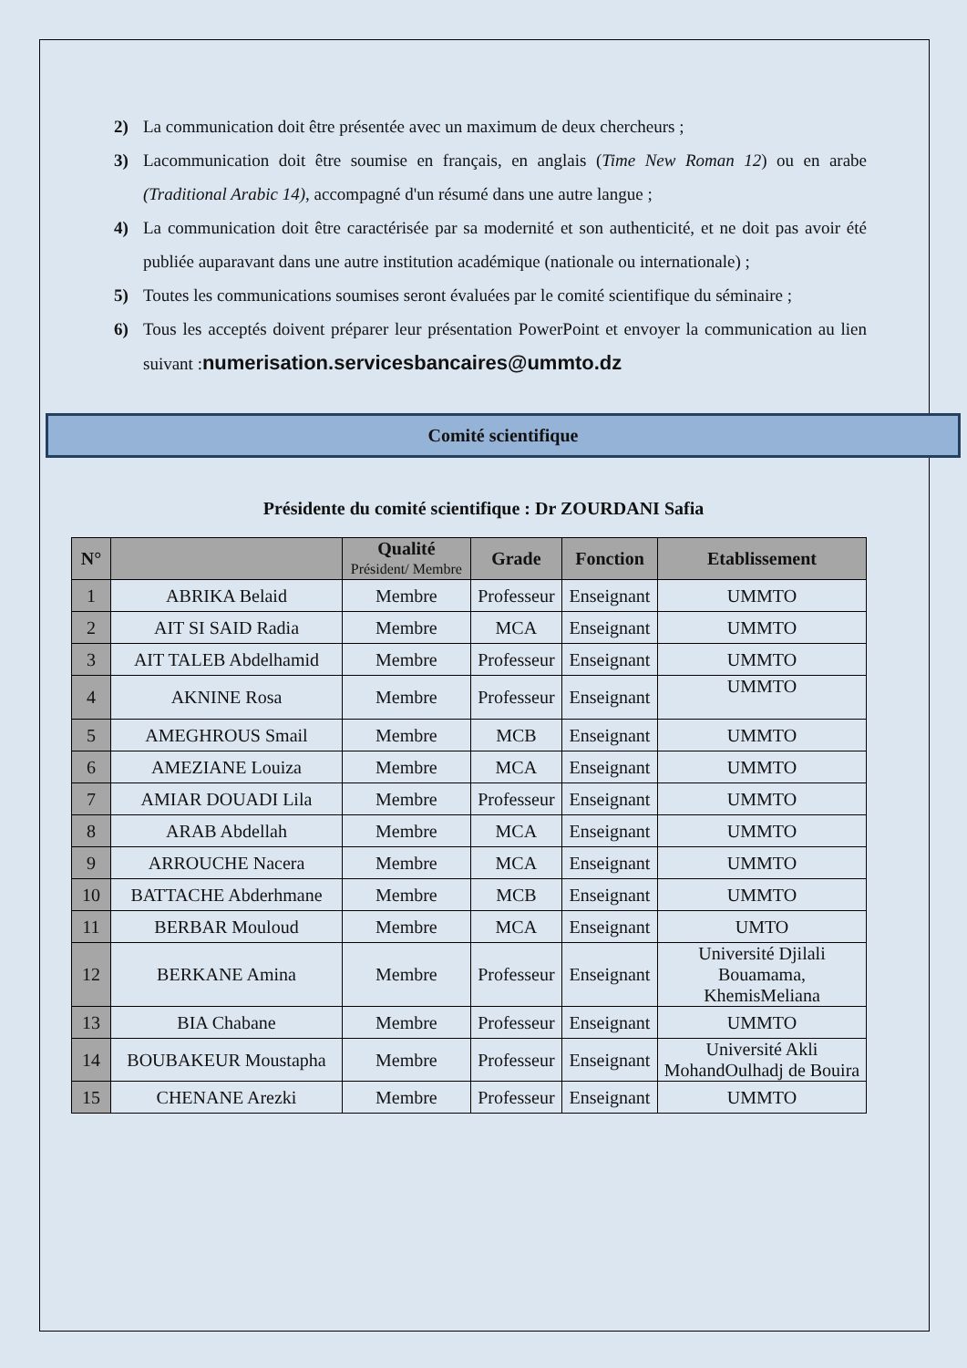2) La communication doit être présentée avec un maximum de deux chercheurs ;
3) Lacommunication doit être soumise en français, en anglais (Time New Roman 12) ou en arabe (Traditional Arabic 14), accompagné d'un résumé dans une autre langue ;
4) La communication doit être caractérisée par sa modernité et son authenticité, et ne doit pas avoir été publiée auparavant dans une autre institution académique (nationale ou internationale) ;
5) Toutes les communications soumises seront évaluées par le comité scientifique du séminaire ;
6) Tous les acceptés doivent préparer leur présentation PowerPoint et envoyer la communication au lien suivant :numerisation.servicesbancaires@ummto.dz
Comité scientifique
Présidente du comité scientifique : Dr ZOURDANI Safia
| N° | | Qualité Président/ Membre | Grade | Fonction | Etablissement |
| --- | --- | --- | --- | --- | --- |
| 1 | ABRIKA Belaid | Membre | Professeur | Enseignant | UMMTO |
| 2 | AIT SI SAID Radia | Membre | MCA | Enseignant | UMMTO |
| 3 | AIT TALEB Abdelhamid | Membre | Professeur | Enseignant | UMMTO |
| 4 | AKNINE Rosa | Membre | Professeur | Enseignant | UMMTO |
| 5 | AMEGHROUS Smail | Membre | MCB | Enseignant | UMMTO |
| 6 | AMEZIANE Louiza | Membre | MCA | Enseignant | UMMTO |
| 7 | AMIAR DOUADI Lila | Membre | Professeur | Enseignant | UMMTO |
| 8 | ARAB Abdellah | Membre | MCA | Enseignant | UMMTO |
| 9 | ARROUCHE Nacera | Membre | MCA | Enseignant | UMMTO |
| 10 | BATTACHE Abderhmane | Membre | MCB | Enseignant | UMMTO |
| 11 | BERBAR Mouloud | Membre | MCA | Enseignant | UMTO |
| 12 | BERKANE Amina | Membre | Professeur | Enseignant | Université Djilali Bouamama, KhemisMeliana |
| 13 | BIA Chabane | Membre | Professeur | Enseignant | UMMTO |
| 14 | BOUBAKEUR Moustapha | Membre | Professeur | Enseignant | Université Akli MohandOulhadj de Bouira |
| 15 | CHENANE Arezki | Membre | Professeur | Enseignant | UMMTO |